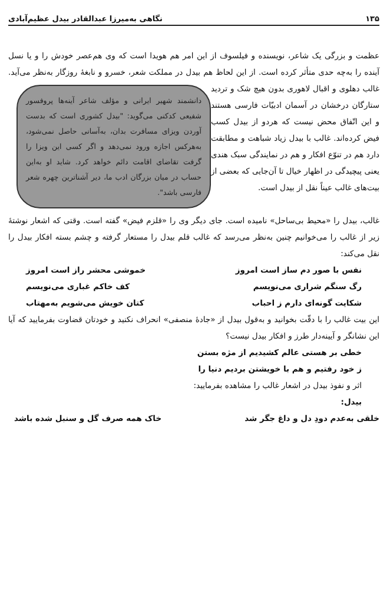۱۳۵ نگاهی به‌میرزا عبدالقادر بیدل عظیم‌آبادی
عظمت و بزرگی یک شاعر، نویسنده و فیلسوف از این امر هم هویدا است که وی هم‌عصر خودش را و یا نسل آینده را به‌چه حدی متأثر کرده است. از این لحاظ هم بیدل در مملکت شعر، خسرو و نابغهٔ روزگار به‌نظر می‌آید. غالب دهلوی و اقبال لاهوری بدون هیچ شک و تردید دانشمند شهیر ایرانی و مؤلف شاعر آینه‌ها پروفسور شفیعی کدکنی می‌گوید: "بیدل کشوری است که بدست آوردن ویزای مسافرت بدان، به‌آسانی حاصل نمی‌شود، به‌هرکس اجازه ورود نمی‌دهد و اگر کسی این ویزا را گرفت تقاضای اقامت دائم خواهد کرد. شاید او به‌این حساب در میان بزرگان ادب ما، دیر آشناترین چهره شعر فارسی باشد". ستارگان درخشان در آسمان ادبیّات فارسی هستند و این اتّفاق محض نیست که هردو از بیدل کسب فیض کرده‌اند. غالب با بیدل زیاد شباهت و مطابقت دارد هم در تنوّع افکار و هم در نمایندگی سبک هندی یعنی پیچیدگی در اظهار خیال تا آن‌جایی که بعضی از بیت‌های غالب عیناً نقل از بیدل است.
غالب، بیدل را «محیط بی‌ساحل» نامیده است. جای دیگر وی را «قلزم فیض» گفته است. وقتی که اشعار نوشتهٔ زیر از غالب را می‌خوانیم چنین به‌نظر می‌رسد که غالب قلم بیدل را مستعار گرفته و چشم بسته افکار بیدل را نقل می‌کند:
نفس با صور دم ساز است امروز خموشی محشر راز است امروز
رگ سنگم شراری می‌نویسم کف خاکم غباری می‌نویسم
شکایت گونه‌ای دارم ز احباب کتان خویش می‌شویم به‌مهتاب
این بیت غالب را با دقّت بخوانید و به‌قول بیدل از «جادهٔ منصفی» انحراف نکنید و خودتان قضاوت بفرمایید که آیا این نشانگر و آیینه‌دار طرز و افکار بیدل نیست؟
خطی بر هستی عالم کشیدیم از مژه بستن
ز خود رفتیم و هم با خویشتن بردیم دنیا را
اثر و نفوذ بیدل در اشعار غالب را مشاهده بفرمایید:
بیدل:
خلقی به‌عدم دودِ دل و داغ جگر شد خاک همه صرف گل و سنبل شده باشد